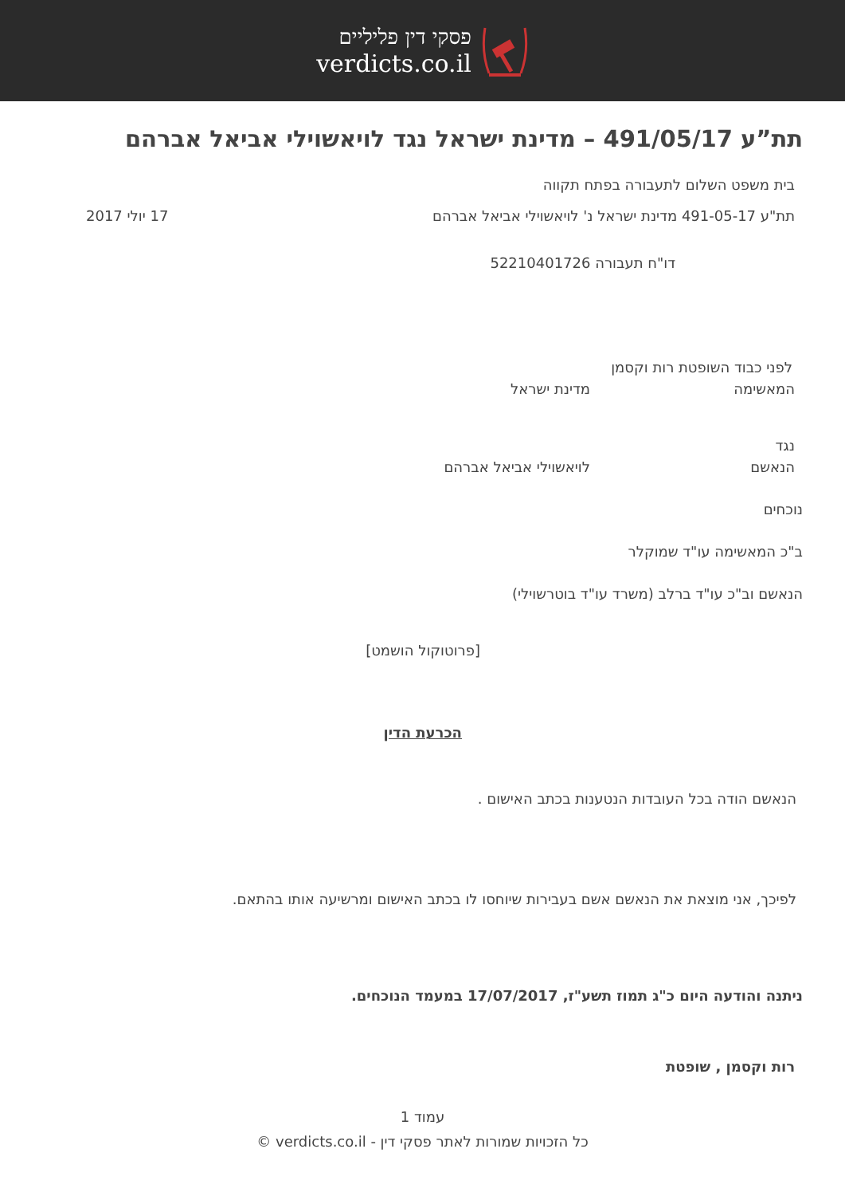פסקי דין פליליים
verdicts.co.il
תת”ע 491/05/17 – מדינת ישראל נגד לויאשוילי אביאל אברהם
בית משפט השלום לתעבורה בפתח תקווה
תת"ע 491-05-17 מדינת ישראל נ' לויאשוילי אביאל אברהם
17 יולי 2017
דו"ח תעבורה 52210401726
לפני כבוד השופטת רות וקסמן
המאשימה מדינת ישראל
נגד
הנאשם לויאשוילי אביאל אברהם
נוכחים
ב"כ המאשימה עו"ד שמוקלר
הנאשם וב"כ עו"ד ברלב (משרד עו"ד בוטרשוילי)
[פרוטוקול הושמט]
הכרעת הדין
הנאשם הודה בכל העובדות הנטענות בכתב האישום .
לפיכך, אני מוצאת את הנאשם אשם בעבירות שיוחסו לו בכתב האישום ומרשיעה אותו בהתאם.
ניתנה והודעה היום כ"ג תמוז תשע"ז, 17/07/2017 במעמד הנוכחים.
רות וקסמן , שופטת
עמוד 1
כל הזכויות שמורות לאתר פסקי דין - verdicts.co.il ©